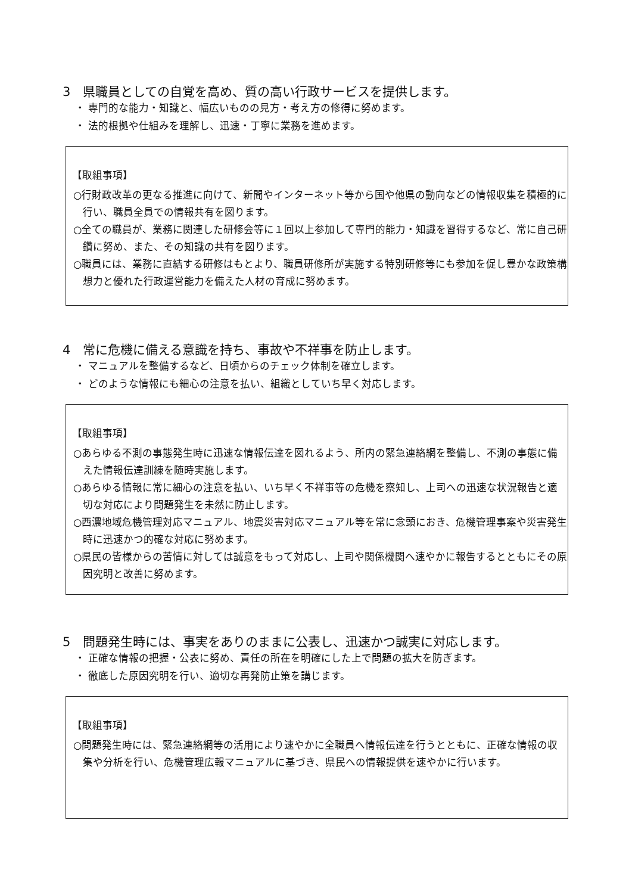3　県職員としての自覚を高め、質の高い行政サービスを提供します。
・ 専門的な能力・知識と、幅広いものの見方・考え方の修得に努めます。
・ 法的根拠や仕組みを理解し、迅速・丁寧に業務を進めます。
【取組事項】
○行財政改革の更なる推進に向けて、新聞やインターネット等から国や他県の動向などの情報収集を積極的に行い、職員全員での情報共有を図ります。
○全ての職員が、業務に関連した研修会等に１回以上参加して専門的能力・知識を習得するなど、常に自己研鑽に努め、また、その知識の共有を図ります。
○職員には、業務に直結する研修はもとより、職員研修所が実施する特別研修等にも参加を促し豊かな政策構想力と優れた行政運営能力を備えた人材の育成に努めます。
4　常に危機に備える意識を持ち、事故や不祥事を防止します。
・ マニュアルを整備するなど、日頃からのチェック体制を確立します。
・ どのような情報にも細心の注意を払い、組織としていち早く対応します。
【取組事項】
○あらゆる不測の事態発生時に迅速な情報伝達を図れるよう、所内の緊急連絡網を整備し、不測の事態に備えた情報伝達訓練を随時実施します。
○あらゆる情報に常に細心の注意を払い、いち早く不祥事等の危機を察知し、上司への迅速な状況報告と適切な対応により問題発生を未然に防止します。
○西濃地域危機管理対応マニュアル、地震災害対応マニュアル等を常に念頭におき、危機管理事案や災害発生時に迅速かつ的確な対応に努めます。
○県民の皆様からの苦情に対しては誠意をもって対応し、上司や関係機関へ速やかに報告するとともにその原因究明と改善に努めます。
5　問題発生時には、事実をありのままに公表し、迅速かつ誠実に対応します。
・ 正確な情報の把握・公表に努め、責任の所在を明確にした上で問題の拡大を防ぎます。
・ 徹底した原因究明を行い、適切な再発防止策を講じます。
【取組事項】
○問題発生時には、緊急連絡網等の活用により速やかに全職員へ情報伝達を行うとともに、正確な情報の収集や分析を行い、危機管理広報マニュアルに基づき、県民への情報提供を速やかに行います。